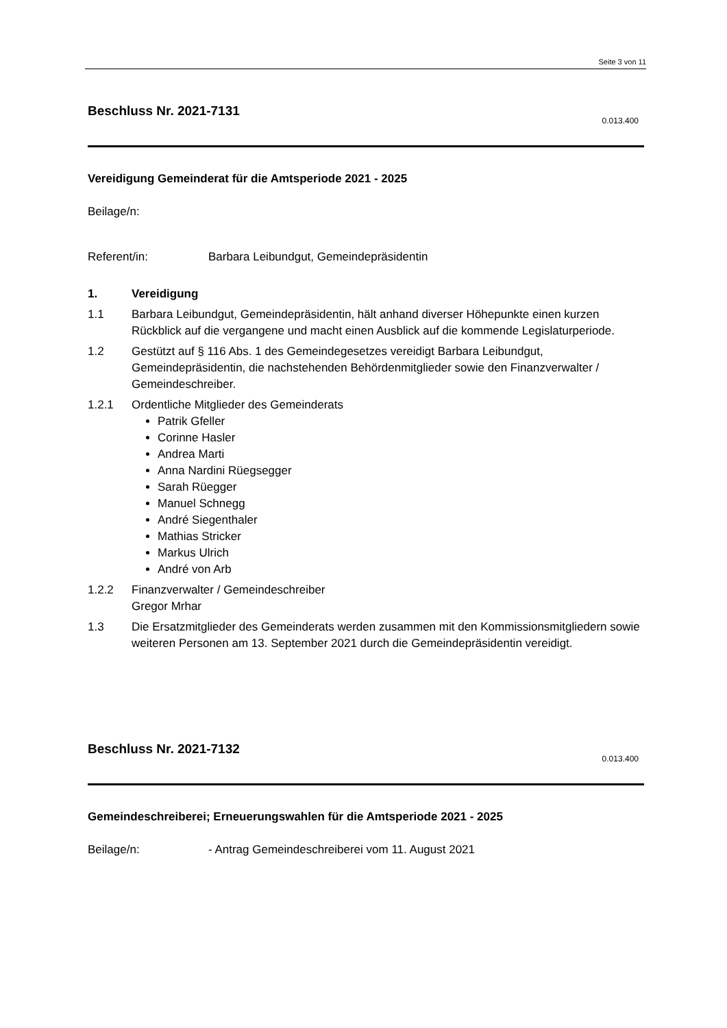Seite 3 von 11
Beschluss Nr. 2021-7131
0.013.400
Vereidigung Gemeinderat für die Amtsperiode 2021 - 2025
Beilage/n:
Referent/in: Barbara Leibundgut, Gemeindepräsidentin
1. Vereidigung
1.1 Barbara Leibundgut, Gemeindepräsidentin, hält anhand diverser Höhepunkte einen kurzen Rückblick auf die vergangene und macht einen Ausblick auf die kommende Legislaturperiode.
1.2 Gestützt auf § 116 Abs. 1 des Gemeindegesetzes vereidigt Barbara Leibundgut, Gemeindepräsidentin, die nachstehenden Behördenmitglieder sowie den Finanzverwalter / Gemeindeschreiber.
1.2.1 Ordentliche Mitglieder des Gemeinderats
Patrik Gfeller
Corinne Hasler
Andrea Marti
Anna Nardini Rüegsegger
Sarah Rüegger
Manuel Schnegg
André Siegenthaler
Mathias Stricker
Markus Ulrich
André von Arb
1.2.2 Finanzverwalter / Gemeindeschreiber
Gregor Mrhar
1.3 Die Ersatzmitglieder des Gemeinderats werden zusammen mit den Kommissionsmitgliedern sowie weiteren Personen am 13. September 2021 durch die Gemeindepräsidentin vereidigt.
Beschluss Nr. 2021-7132
0.013.400
Gemeindeschreiberei; Erneuerungswahlen für die Amtsperiode 2021 - 2025
Beilage/n: - Antrag Gemeindeschreiberei vom 11. August 2021